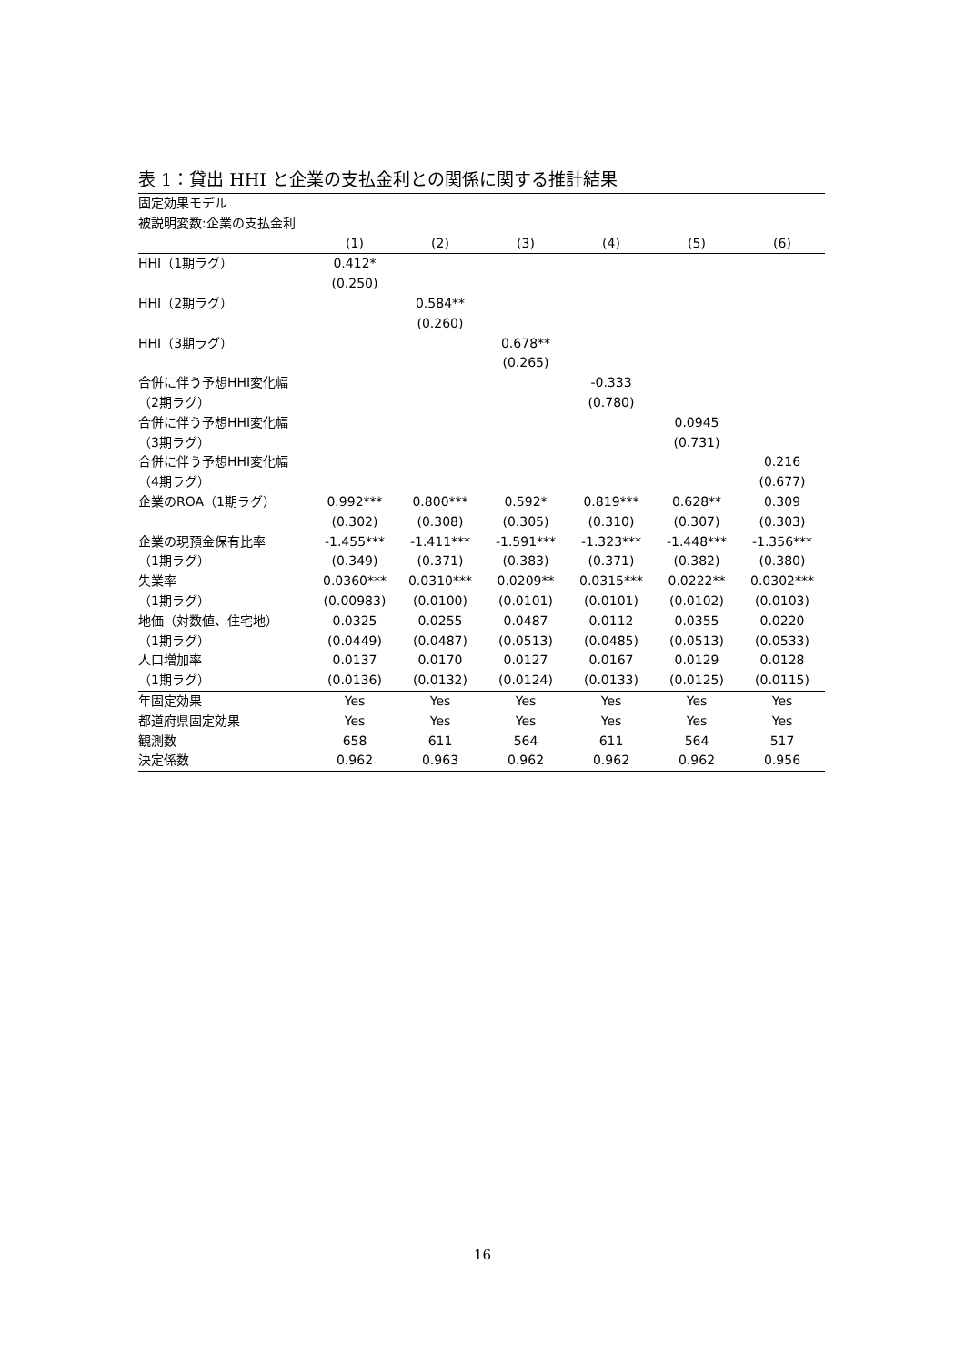表 1：貸出 HHI と企業の支払金利との関係に関する推計結果
| 固定効果モデル | | | | | | |
| 被説明変数:企業の支払金利 | | | | | | |
| | (1) | (2) | (3) | (4) | (5) | (6) |
| HHI（1期ラグ） | 0.412* | | | | | |
| | (0.250) | | | | | |
| HHI（2期ラグ） | | 0.584** | | | | |
| | | (0.260) | | | | |
| HHI（3期ラグ） | | | 0.678** | | | |
| | | | (0.265) | | | |
| 合併に伴う予想HHI変化幅 | | | | -0.333 | | |
| （2期ラグ） | | | | (0.780) | | |
| 合併に伴う予想HHI変化幅 | | | | | 0.0945 | |
| （3期ラグ） | | | | | (0.731) | |
| 合併に伴う予想HHI変化幅 | | | | | | 0.216 |
| （4期ラグ） | | | | | | (0.677) |
| 企業のROA（1期ラグ） | 0.992*** | 0.800*** | 0.592* | 0.819*** | 0.628** | 0.309 |
| | (0.302) | (0.308) | (0.305) | (0.310) | (0.307) | (0.303) |
| 企業の現預金保有比率 | -1.455*** | -1.411*** | -1.591*** | -1.323*** | -1.448*** | -1.356*** |
| （1期ラグ） | (0.349) | (0.371) | (0.383) | (0.371) | (0.382) | (0.380) |
| 失業率 | 0.0360*** | 0.0310*** | 0.0209** | 0.0315*** | 0.0222** | 0.0302*** |
| （1期ラグ） | (0.00983) | (0.0100) | (0.0101) | (0.0101) | (0.0102) | (0.0103) |
| 地価（対数値、住宅地） | 0.0325 | 0.0255 | 0.0487 | 0.0112 | 0.0355 | 0.0220 |
| （1期ラグ） | (0.0449) | (0.0487) | (0.0513) | (0.0485) | (0.0513) | (0.0533) |
| 人口増加率 | 0.0137 | 0.0170 | 0.0127 | 0.0167 | 0.0129 | 0.0128 |
| （1期ラグ） | (0.0136) | (0.0132) | (0.0124) | (0.0133) | (0.0125) | (0.0115) |
| 年固定効果 | Yes | Yes | Yes | Yes | Yes | Yes |
| 都道府県固定効果 | Yes | Yes | Yes | Yes | Yes | Yes |
| 観測数 | 658 | 611 | 564 | 611 | 564 | 517 |
| 決定係数 | 0.962 | 0.963 | 0.962 | 0.962 | 0.962 | 0.956 |
16